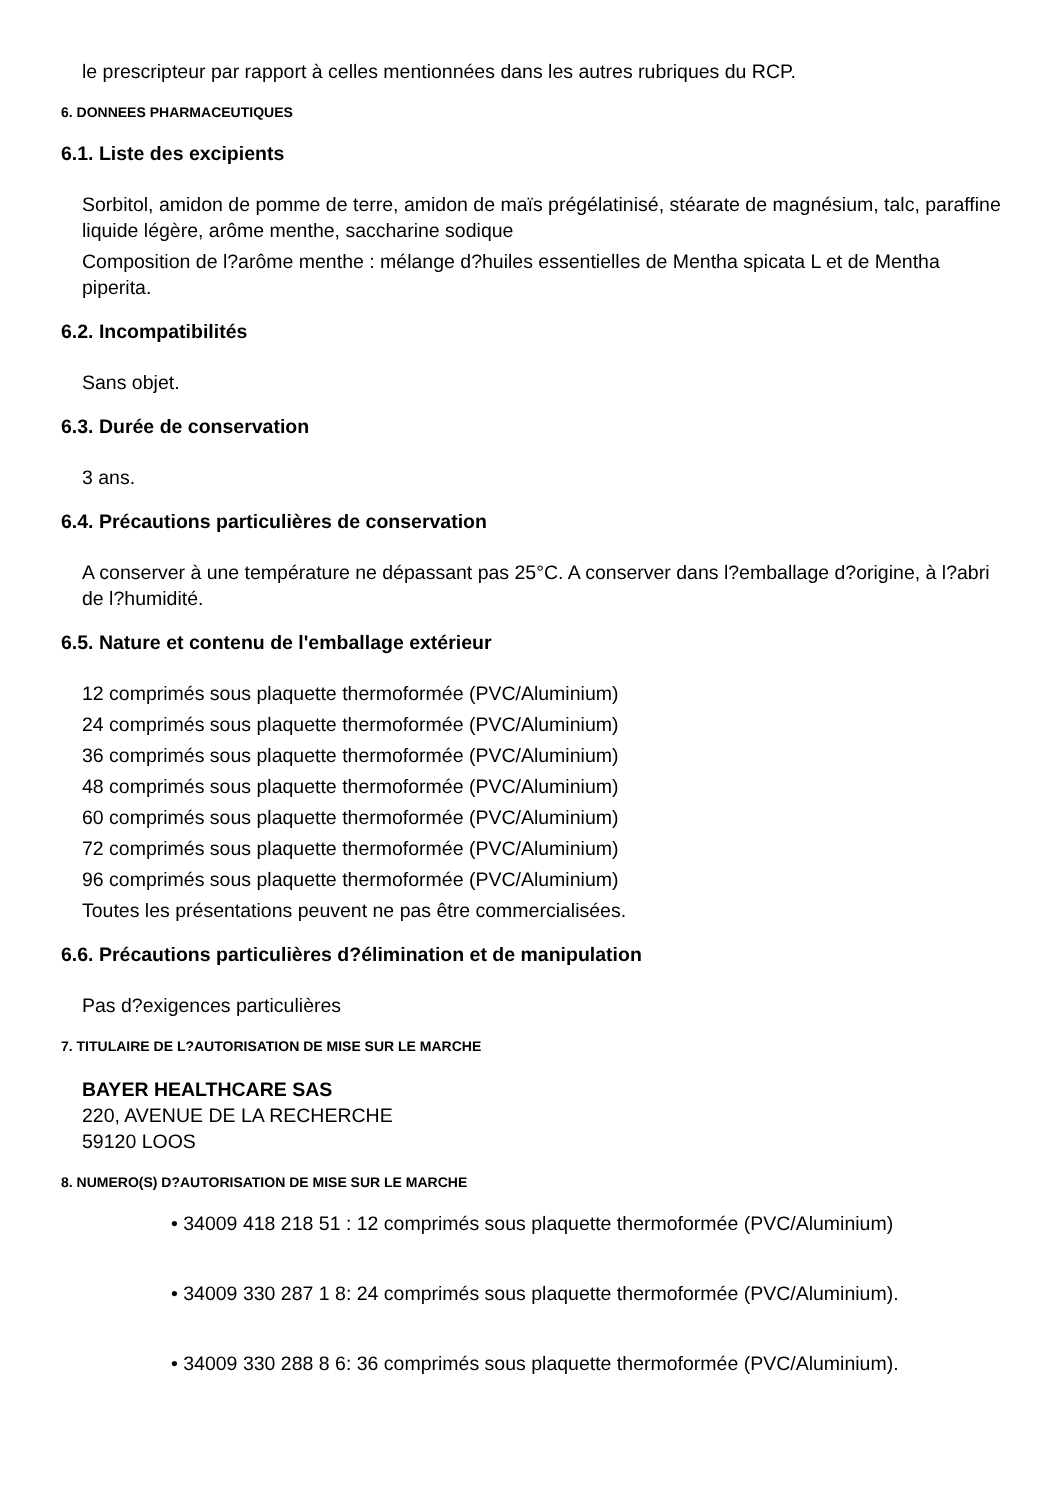le prescripteur par rapport à celles mentionnées dans les autres rubriques du RCP.
6. DONNEES PHARMACEUTIQUES
6.1. Liste des excipients
Sorbitol, amidon de pomme de terre, amidon de maïs prégélatinisé, stéarate de magnésium, talc, paraffine liquide légère, arôme menthe, saccharine sodique
Composition de l?arôme menthe : mélange d?huiles essentielles de Mentha spicata L et de Mentha piperita.
6.2. Incompatibilités
Sans objet.
6.3. Durée de conservation
3 ans.
6.4. Précautions particulières de conservation
A conserver à une température ne dépassant pas 25°C. A conserver dans l?emballage d?origine, à l?abri de l?humidité.
6.5. Nature et contenu de l'emballage extérieur
12 comprimés sous plaquette thermoformée (PVC/Aluminium)
24 comprimés sous plaquette thermoformée (PVC/Aluminium)
36 comprimés sous plaquette thermoformée (PVC/Aluminium)
48 comprimés sous plaquette thermoformée (PVC/Aluminium)
60 comprimés sous plaquette thermoformée (PVC/Aluminium)
72 comprimés sous plaquette thermoformée (PVC/Aluminium)
96 comprimés sous plaquette thermoformée (PVC/Aluminium)
Toutes les présentations peuvent ne pas être commercialisées.
6.6. Précautions particulières d?élimination et de manipulation
Pas d?exigences particulières
7. TITULAIRE DE L?AUTORISATION DE MISE SUR LE MARCHE
BAYER HEALTHCARE SAS
220, AVENUE DE LA RECHERCHE
59120 LOOS
8. NUMERO(S) D?AUTORISATION DE MISE SUR LE MARCHE
• 34009 418 218 51 : 12 comprimés sous plaquette thermoformée (PVC/Aluminium)
• 34009 330 287 1 8: 24 comprimés sous plaquette thermoformée (PVC/Aluminium).
• 34009 330 288 8 6: 36 comprimés sous plaquette thermoformée (PVC/Aluminium).